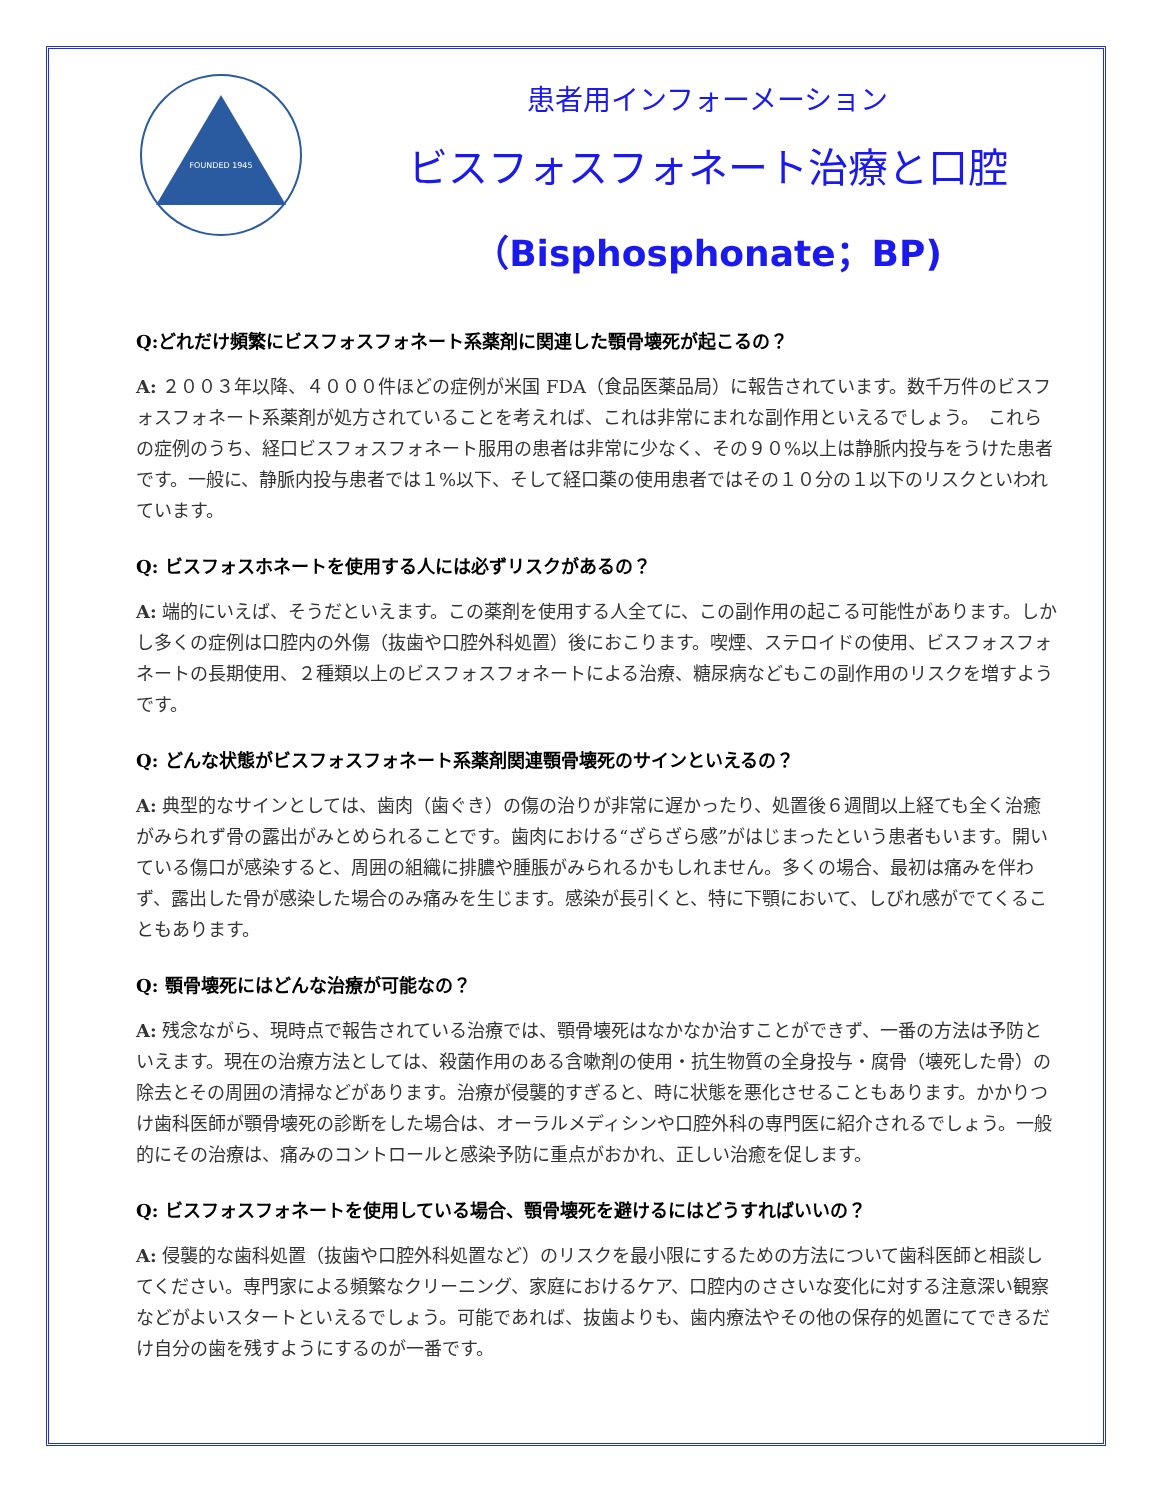FOUNDED 1945
患者用インフォーメーション
ビスフォスフォネート治療と口腔
（Bisphosphonate；BP)
Q:どれだけ頻繁にビスフォスフォネート系薬剤に関連した顎骨壊死が起こるの？
A: ２００３年以降、４０００件ほどの症例が米国 FDA（食品医薬品局）に報告されています。数千万件のビスフォスフォネート系薬剤が処方されていることを考えれば、これは非常にまれな副作用といえるでしょう。　これらの症例のうち、経口ビスフォスフォネート服用の患者は非常に少なく、その９０%以上は静脈内投与をうけた患者です。一般に、静脈内投与患者では１%以下、そして経口薬の使用患者ではその１０分の１以下のリスクといわれています。
Q: ビスフォスホネートを使用する人には必ずリスクがあるの？
A: 端的にいえば、そうだといえます。この薬剤を使用する人全てに、この副作用の起こる可能性があります。しかし多くの症例は口腔内の外傷（抜歯や口腔外科処置）後におこります。喫煙、ステロイドの使用、ビスフォスフォネートの長期使用、２種類以上のビスフォスフォネートによる治療、糖尿病などもこの副作用のリスクを増すようです。
Q: どんな状態がビスフォスフォネート系薬剤関連顎骨壊死のサインといえるの？
A: 典型的なサインとしては、歯肉（歯ぐき）の傷の治りが非常に遅かったり、処置後６週間以上経ても全く治癒がみられず骨の露出がみとめられることです。歯肉における“ざらざら感”がはじまったという患者もいます。開いている傷口が感染すると、周囲の組織に排膿や腫脹がみられるかもしれません。多くの場合、最初は痛みを伴わず、露出した骨が感染した場合のみ痛みを生じます。感染が長引くと、特に下顎において、しびれ感がでてくることもあります。
Q: 顎骨壊死にはどんな治療が可能なの？
A: 残念ながら、現時点で報告されている治療では、顎骨壊死はなかなか治すことができず、一番の方法は予防といえます。現在の治療方法としては、殺菌作用のある含嗽剤の使用・抗生物質の全身投与・腐骨（壊死した骨）の除去とその周囲の清掃などがあります。治療が侵襲的すぎると、時に状態を悪化させることもあります。かかりつけ歯科医師が顎骨壊死の診断をした場合は、オーラルメディシンや口腔外科の専門医に紹介されるでしょう。一般的にその治療は、痛みのコントロールと感染予防に重点がおかれ、正しい治癒を促します。
Q: ビスフォスフォネートを使用している場合、顎骨壊死を避けるにはどうすればいいの？
A: 侵襲的な歯科処置（抜歯や口腔外科処置など）のリスクを最小限にするための方法について歯科医師と相談してください。専門家による頻繁なクリーニング、家庭におけるケア、口腔内のささいな変化に対する注意深い観察などがよいスタートといえるでしょう。可能であれば、抜歯よりも、歯内療法やその他の保存的処置にてできるだけ自分の歯を残すようにするのが一番です。